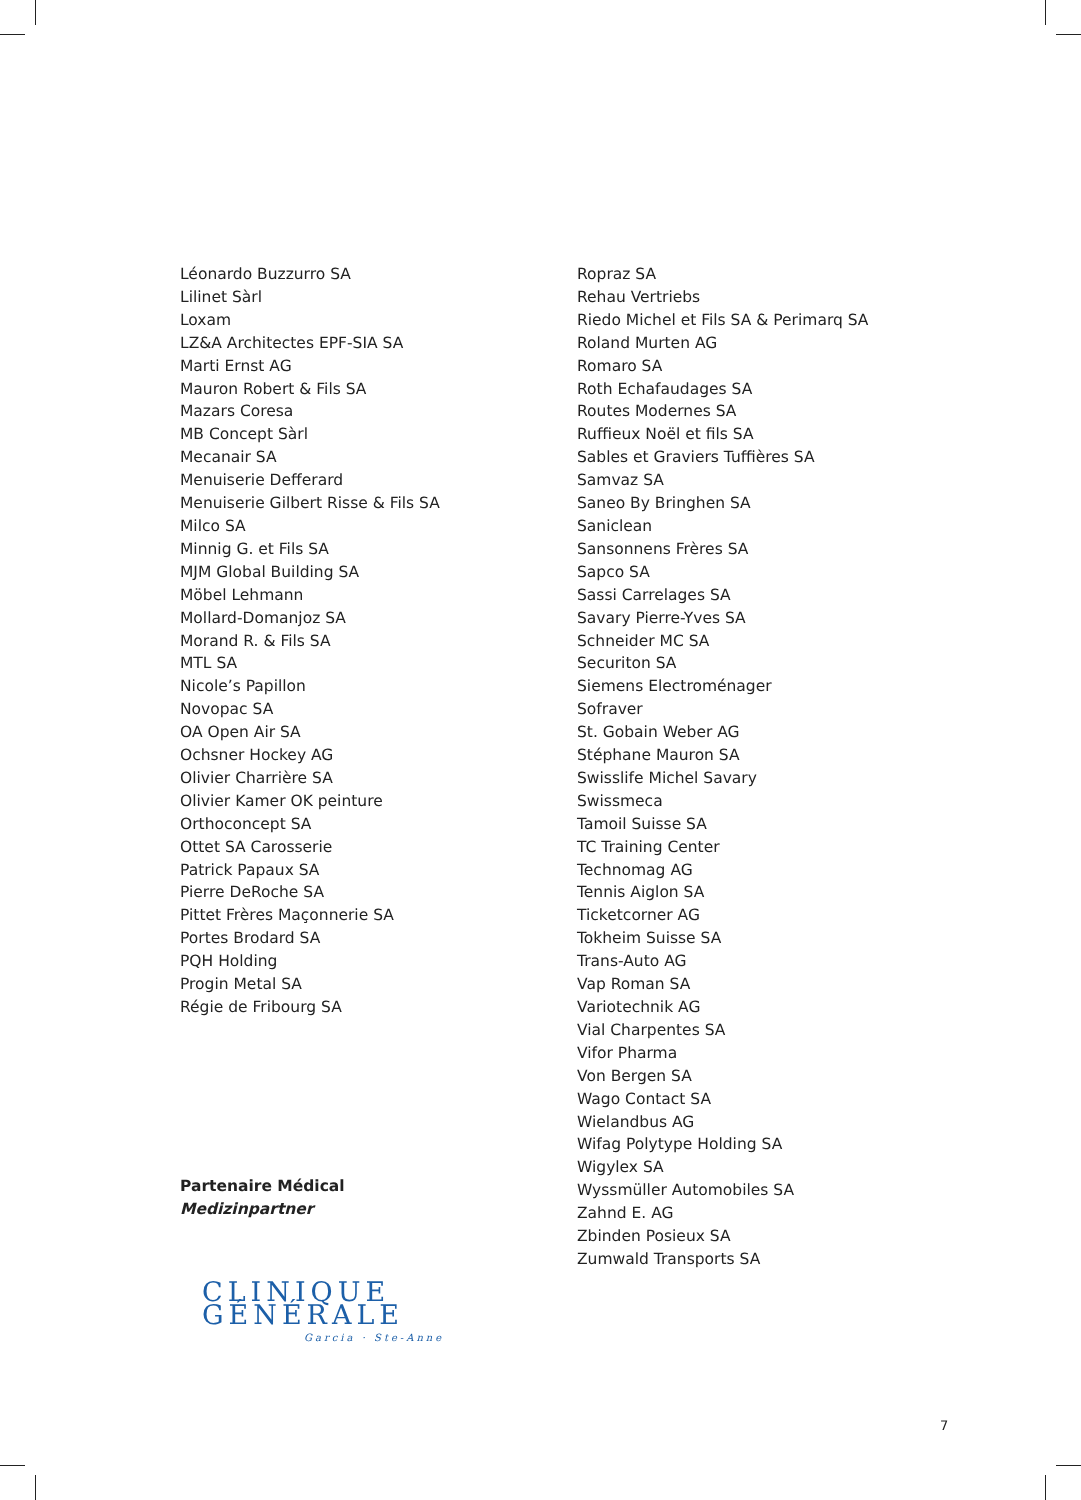Léonardo Buzzurro SA
Lilinet Sàrl
Loxam
LZ&A Architectes EPF-SIA SA
Marti Ernst AG
Mauron Robert & Fils SA
Mazars Coresa
MB Concept Sàrl
Mecanair SA
Menuiserie Defferard
Menuiserie Gilbert Risse & Fils SA
Milco SA
Minnig G. et Fils SA
MJM Global Building SA
Möbel Lehmann
Mollard-Domanjoz SA
Morand R. & Fils SA
MTL SA
Nicole’s Papillon
Novopac SA
OA Open Air SA
Ochsner Hockey AG
Olivier Charrière SA
Olivier Kamer OK peinture
Orthoconcept SA
Ottet SA Carosserie
Patrick Papaux SA
Pierre DeRoche SA
Pittet Frères Maçonnerie SA
Portes Brodard SA
PQH Holding
Progin Metal SA
Régie de Fribourg SA
Partenaire Médical
Medizinpartner
CLINIQUE GÉNÉRALE
Garcia · Ste-Anne
Ropraz SA
Rehau Vertriebs
Riedo Michel et Fils SA & Perimarq SA
Roland Murten AG
Romaro SA
Roth Echafaudages SA
Routes Modernes SA
Ruffieux Noël et fils SA
Sables et Graviers Tuffières SA
Samvaz SA
Saneo By Bringhen SA
Saniclean
Sansonnens Frères SA
Sapco SA
Sassi Carrelages SA
Savary Pierre-Yves SA
Schneider MC SA
Securiton SA
Siemens Electroménager
Sofraver
St. Gobain Weber AG
Stéphane Mauron SA
Swisslife Michel Savary
Swissmeca
Tamoil Suisse SA
TC Training Center
Technomag AG
Tennis Aiglon SA
Ticketcorner AG
Tokheim Suisse SA
Trans-Auto AG
Vap Roman SA
Variotechnik AG
Vial Charpentes SA
Vifor Pharma
Von Bergen SA
Wago Contact SA
Wielandbus AG
Wifag Polytype Holding SA
Wigylex SA
Wyssmüller Automobiles SA
Zahnd E. AG
Zbinden Posieux SA
Zumwald Transports SA
7